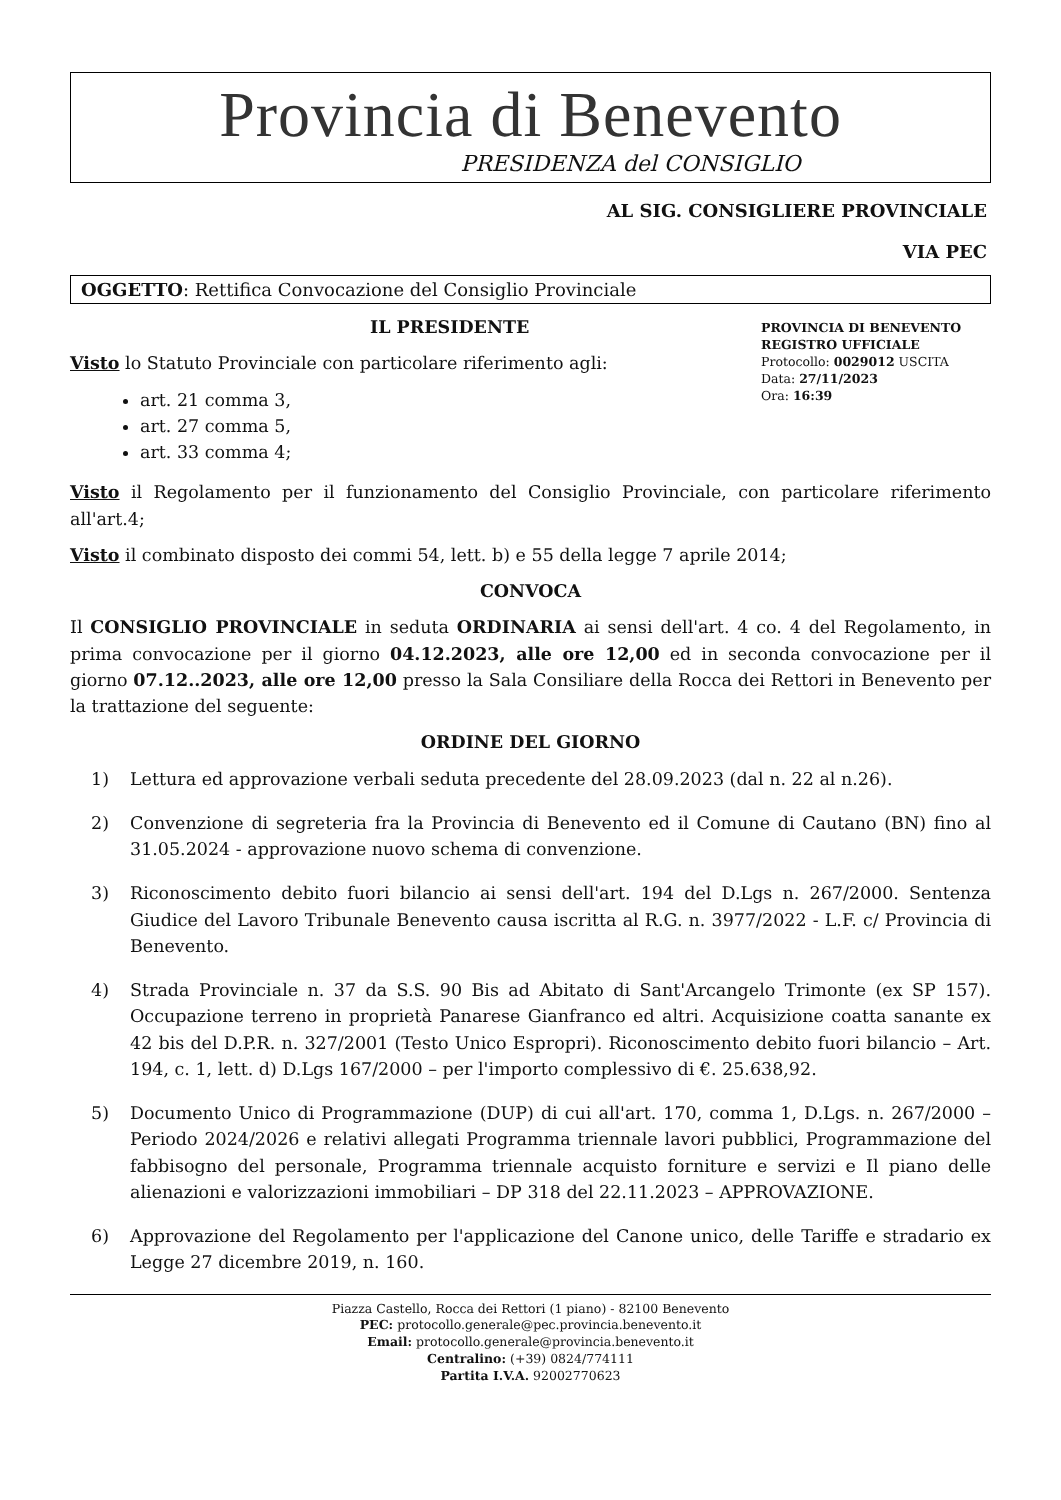Provincia di Benevento
PRESIDENZA del CONSIGLIO
AL SIG. CONSIGLIERE PROVINCIALE
VIA PEC
OGGETTO: Rettifica Convocazione del Consiglio Provinciale
IL PRESIDENTE
Visto lo Statuto Provinciale con particolare riferimento agli:
art. 21 comma 3,
art. 27 comma 5,
art. 33 comma 4;
PROVINCIA DI BENEVENTO
REGISTRO UFFICIALE
Protocollo: 0029012 USCITA
Data: 27/11/2023
Ora: 16:39
Visto il Regolamento per il funzionamento del Consiglio Provinciale, con particolare riferimento all'art.4;
Visto il combinato disposto dei commi 54, lett. b) e 55 della legge 7 aprile 2014;
CONVOCA
Il CONSIGLIO PROVINCIALE in seduta ORDINARIA ai sensi dell'art. 4 co. 4 del Regolamento, in prima convocazione per il giorno 04.12.2023, alle ore 12,00 ed in seconda convocazione per il giorno 07.12..2023, alle ore 12,00 presso la Sala Consiliare della Rocca dei Rettori in Benevento per la trattazione del seguente:
ORDINE DEL GIORNO
1) Lettura ed approvazione verbali seduta precedente del 28.09.2023 (dal n. 22 al n.26).
2) Convenzione di segreteria fra la Provincia di Benevento ed il Comune di Cautano (BN) fino al 31.05.2024 - approvazione nuovo schema di convenzione.
3) Riconoscimento debito fuori bilancio ai sensi dell'art. 194 del D.Lgs n. 267/2000. Sentenza Giudice del Lavoro Tribunale Benevento causa iscritta al R.G. n. 3977/2022 - L.F. c/ Provincia di Benevento.
4) Strada Provinciale n. 37 da S.S. 90 Bis ad Abitato di Sant'Arcangelo Trimonte (ex SP 157). Occupazione terreno in proprietà Panarese Gianfranco ed altri. Acquisizione coatta sanante ex 42 bis del D.P.R. n. 327/2001 (Testo Unico Espropri). Riconoscimento debito fuori bilancio – Art. 194, c. 1, lett. d) D.Lgs 167/2000 – per l'importo complessivo di €. 25.638,92.
5) Documento Unico di Programmazione (DUP) di cui all'art. 170, comma 1, D.Lgs. n. 267/2000 – Periodo 2024/2026 e relativi allegati Programma triennale lavori pubblici, Programmazione del fabbisogno del personale, Programma triennale acquisto forniture e servizi e Il piano delle alienazioni e valorizzazioni immobiliari – DP 318 del 22.11.2023 – APPROVAZIONE.
6) Approvazione del Regolamento per l'applicazione del Canone unico, delle Tariffe e stradario ex Legge 27 dicembre 2019, n. 160.
Piazza Castello, Rocca dei Rettori (1 piano) - 82100 Benevento
PEC: protocollo.generale@pec.provincia.benevento.it
Email: protocollo.generale@provincia.benevento.it
Centralino: (+39) 0824/774111
Partita I.V.A. 92002770623